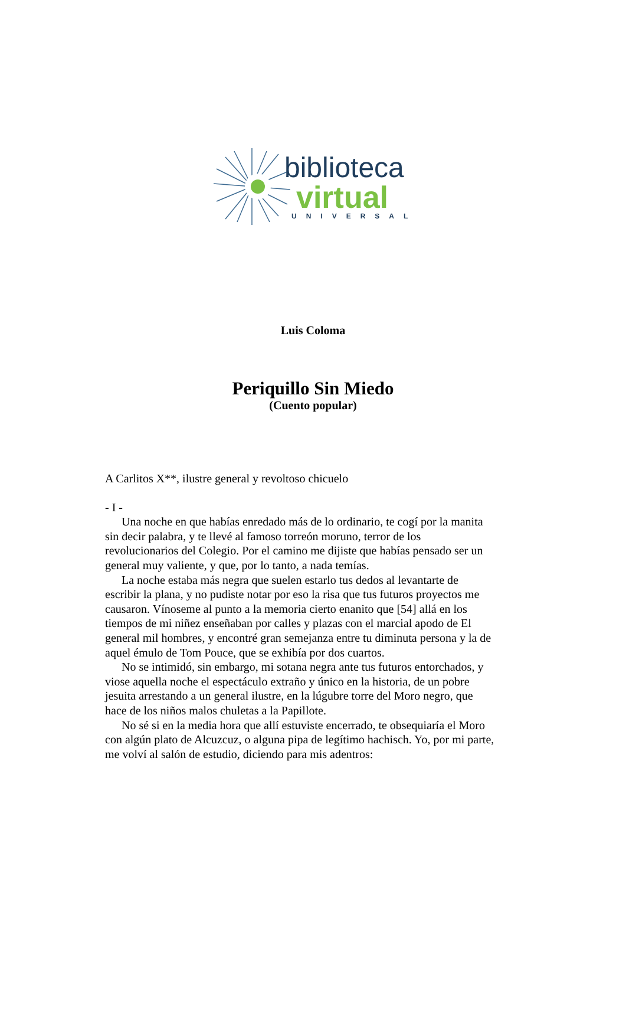biblioteca
virtual
UNIVERSAL
Luis Coloma
Periquillo Sin Miedo
(Cuento popular)
A Carlitos X**, ilustre general y revoltoso chicuelo
- I -
Una noche en que habías enredado más de lo ordinario, te cogí por la manita sin decir palabra, y te llevé al famoso torreón moruno, terror de los revolucionarios del Colegio. Por el camino me dijiste que habías pensado ser un general muy valiente, y que, por lo tanto, a nada temías.
La noche estaba más negra que suelen estarlo tus dedos al levantarte de escribir la plana, y no pudiste notar por eso la risa que tus futuros proyectos me causaron. Vínoseme al punto a la memoria cierto enanito que [54] allá en los tiempos de mi niñez enseñaban por calles y plazas con el marcial apodo de El general mil hombres, y encontré gran semejanza entre tu diminuta persona y la de aquel émulo de Tom Pouce, que se exhibía por dos cuartos.
No se intimidó, sin embargo, mi sotana negra ante tus futuros entorchados, y viose aquella noche el espectáculo extraño y único en la historia, de un pobre jesuita arrestando a un general ilustre, en la lúgubre torre del Moro negro, que hace de los niños malos chuletas a la Papillote.
No sé si en la media hora que allí estuviste encerrado, te obsequiaría el Moro con algún plato de Alcuzcuz, o alguna pipa de legítimo hachisch. Yo, por mi parte, me volví al salón de estudio, diciendo para mis adentros: